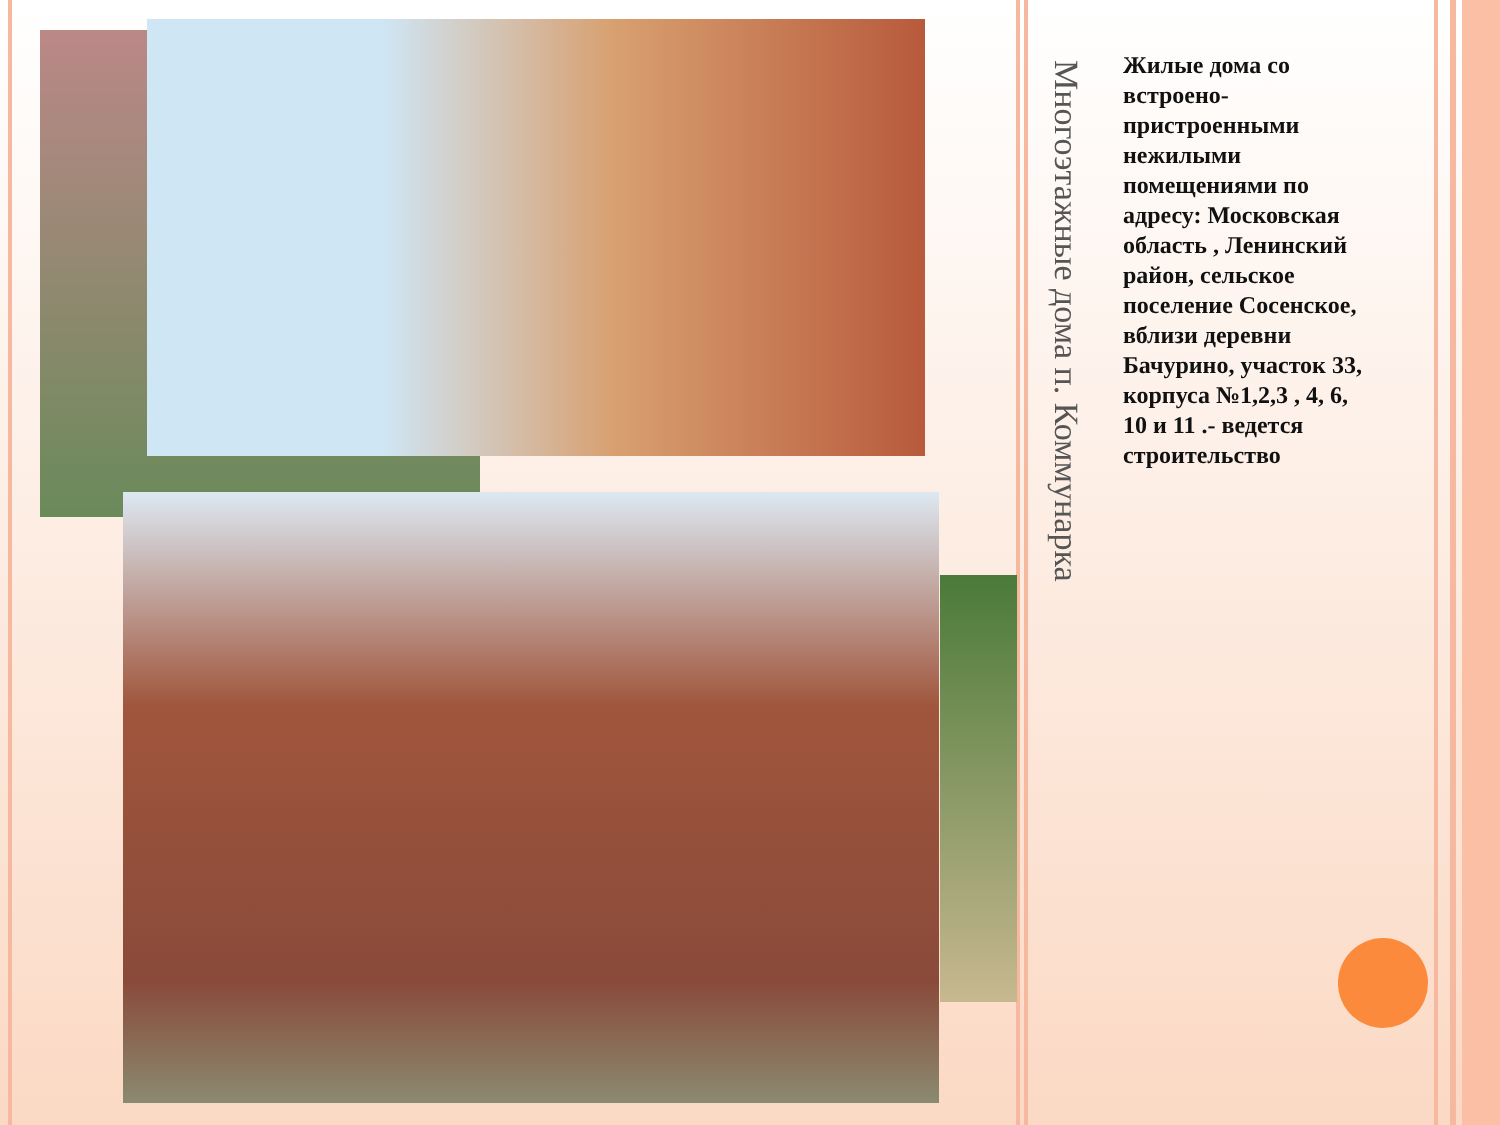Многоэтажные дома п. Коммунарка
Жилые дома со встроено-пристроенными нежилыми помещениями по адресу: Московская область , Ленинский район, сельское поселение Сосенское, вблизи деревни Бачурино, участок 33, корпуса №1,2,3 , 4, 6, 10 и 11 .- ведется строительство